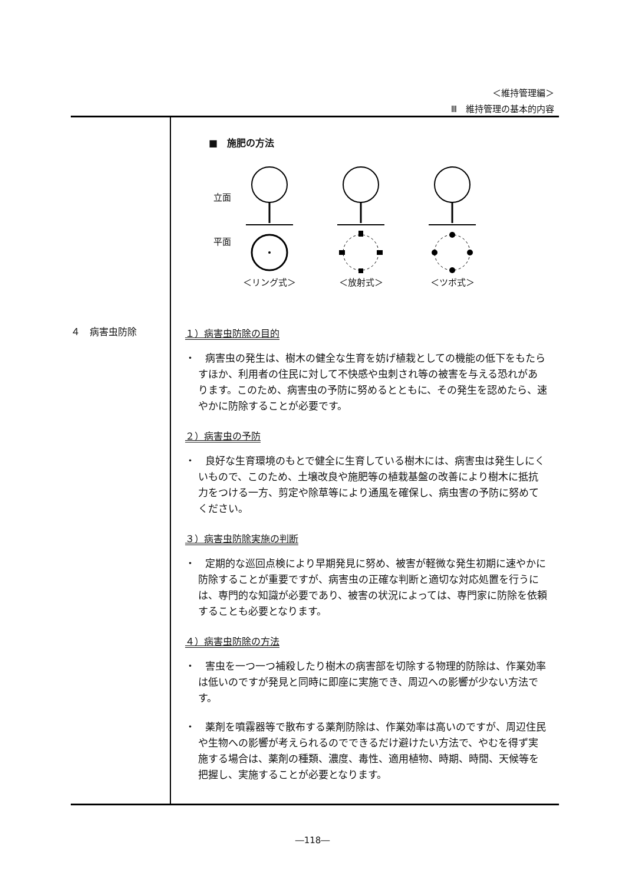＜維持管理編＞
Ⅲ　維持管理の基本的内容
４　病害虫防除
■　施肥の方法
立面
平面
＜リング式＞
＜放射式＞
＜ツボ式＞
１）病害虫防除の目的
・　病害虫の発生は、樹木の健全な生育を妨げ植栽としての機能の低下をもたらすほか、利用者の住民に対して不快感や虫刺され等の被害を与える恐れがあります。このため、病害虫の予防に努めるとともに、その発生を認めたら、速やかに防除することが必要です。
２）病害虫の予防
・　良好な生育環境のもとで健全に生育している樹木には、病害虫は発生しにくいもので、このため、土壌改良や施肥等の植栽基盤の改善により樹木に抵抗力をつける一方、剪定や除草等により通風を確保し、病虫害の予防に努めてください。
３）病害虫防除実施の判断
・　定期的な巡回点検により早期発見に努め、被害が軽微な発生初期に速やかに防除することが重要ですが、病害虫の正確な判断と適切な対応処置を行うには、専門的な知識が必要であり、被害の状況によっては、専門家に防除を依頼することも必要となります。
４）病害虫防除の方法
・　害虫を一つ一つ補殺したり樹木の病害部を切除する物理的防除は、作業効率は低いのですが発見と同時に即座に実施でき、周辺への影響が少ない方法です。
・　薬剤を噴霧器等で散布する薬剤防除は、作業効率は高いのですが、周辺住民や生物への影響が考えられるのでできるだけ避けたい方法で、やむを得ず実施する場合は、薬剤の種類、濃度、毒性、適用植物、時期、時間、天候等を把握し、実施することが必要となります。
―118―